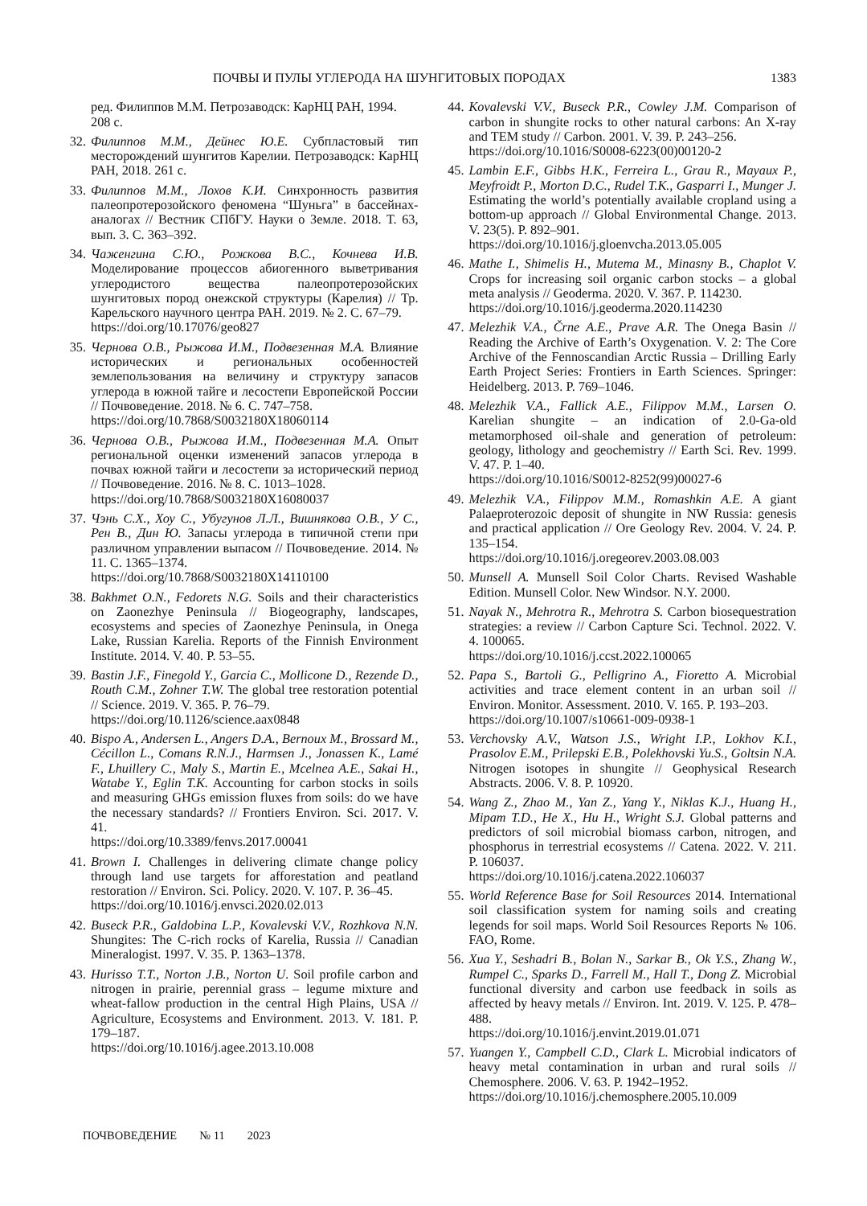ПОЧВЫ И ПУЛЫ УГЛЕРОДА НА ШУНГИТОВЫХ ПОРОДАХ 1383
ред. Филиппов М.М. Петрозаводск: КарНЦ РАН, 1994. 208 с.
32. Филиппов М.М., Дейнес Ю.Е. Субпластовый тип месторождений шунгитов Карелии. Петрозаводск: КарНЦ РАН, 2018. 261 с.
33. Филиппов М.М., Лохов К.И. Синхронность развития палеопротерозойского феномена “Шуньга” в бассейнах-аналогах // Вестник СПбГУ. Науки о Земле. 2018. Т. 63, вып. 3. С. 363–392.
34. Чаженгина С.Ю., Рожкова В.С., Кочнева И.В. Моделирование процессов абиогенного выветривания углеродистого вещества палеопротерозойских шунгитовых пород онежской структуры (Карелия) // Тр. Карельского научного центра РАН. 2019. № 2. С. 67–79.
https://doi.org/10.17076/geo827
35. Чернова О.В., Рыжова И.М., Подвезенная М.А. Влияние исторических и региональных особенностей землепользования на величину и структуру запасов углерода в южной тайге и лесостепи Европейской России // Почвоведение. 2018. № 6. С. 747–758.
https://doi.org/10.7868/S0032180X18060114
36. Чернова О.В., Рыжова И.М., Подвезенная М.А. Опыт региональной оценки изменений запасов углерода в почвах южной тайги и лесостепи за исторический период // Почвоведение. 2016. № 8. С. 1013–1028.
https://doi.org/10.7868/S0032180X16080037
37. Чэнь С.Х., Хоу С., Убугунов Л.Л., Вишнякова О.В., У С., Рен В., Дин Ю. Запасы углерода в типичной степи при различном управлении выпасом // Почвоведение. 2014. № 11. С. 1365–1374.
https://doi.org/10.7868/S0032180X14110100
38. Bakhmet O.N., Fedorets N.G. Soils and their characteristics on Zaonezhye Peninsula // Biogeography, landscapes, ecosystems and species of Zaonezhye Peninsula, in Onega Lake, Russian Karelia. Reports of the Finnish Environment Institute. 2014. V. 40. P. 53–55.
39. Bastin J.F., Finegold Y., Garcia C., Mollicone D., Rezende D., Routh C.M., Zohner T.W. The global tree restoration potential // Science. 2019. V. 365. P. 76–79.
https://doi.org/10.1126/science.aax0848
40. Bispo A., Andersen L., Angers D.A., Bernoux M., Brossard M., Cécillon L., Comans R.N.J., Harmsen J., Jonassen K., Lamé F., Lhuillery C., Maly S., Martin E., Mcelnea A.E., Sakai H., Watabe Y., Eglin T.K. Accounting for carbon stocks in soils and measuring GHGs emission fluxes from soils: do we have the necessary standards? // Frontiers Environ. Sci. 2017. V. 41.
https://doi.org/10.3389/fenvs.2017.00041
41. Brown I. Challenges in delivering climate change policy through land use targets for afforestation and peatland restoration // Environ. Sci. Policy. 2020. V. 107. P. 36–45.
https://doi.org/10.1016/j.envsci.2020.02.013
42. Buseck P.R., Galdobina L.P., Kovalevski V.V., Rozhkova N.N. Shungites: The C-rich rocks of Karelia, Russia // Canadian Mineralogist. 1997. V. 35. P. 1363–1378.
43. Hurisso T.T., Norton J.B., Norton U. Soil profile carbon and nitrogen in prairie, perennial grass – legume mixture and wheat-fallow production in the central High Plains, USA // Agriculture, Ecosystems and Environment. 2013. V. 181. P. 179–187.
https://doi.org/10.1016/j.agee.2013.10.008
44. Kovalevski V.V., Buseck P.R., Cowley J.M. Comparison of carbon in shungite rocks to other natural carbons: An X-ray and TEM study // Carbon. 2001. V. 39. P. 243–256.
https://doi.org/10.1016/S0008-6223(00)00120-2
45. Lambin E.F., Gibbs H.K., Ferreira L., Grau R., Mayaux P., Meyfroidt P., Morton D.C., Rudel T.K., Gasparri I., Munger J. Estimating the world’s potentially available cropland using a bottom-up approach // Global Environmental Change. 2013. V. 23(5). P. 892–901.
https://doi.org/10.1016/j.gloenvcha.2013.05.005
46. Mathe I., Shimelis H., Mutema M., Minasny B., Chaplot V. Crops for increasing soil organic carbon stocks – a global meta analysis // Geoderma. 2020. V. 367. P. 114230.
https://doi.org/10.1016/j.geoderma.2020.114230
47. Melezhik V.A., Črne A.E., Prave A.R. The Onega Basin // Reading the Archive of Earth’s Oxygenation. V. 2: The Core Archive of the Fennoscandian Arctic Russia – Drilling Early Earth Project Series: Frontiers in Earth Sciences. Springer: Heidelberg. 2013. P. 769–1046.
48. Melezhik V.A., Fallick A.E., Filippov M.M., Larsen O. Karelian shungite – an indication of 2.0-Ga-old metamorphosed oil-shale and generation of petroleum: geology, lithology and geochemistry // Earth Sci. Rev. 1999. V. 47. P. 1–40.
https://doi.org/10.1016/S0012-8252(99)00027-6
49. Melezhik V.A., Filippov M.M., Romashkin A.E. A giant Palaeproterozoic deposit of shungite in NW Russia: genesis and practical application // Ore Geology Rev. 2004. V. 24. P. 135–154.
https://doi.org/10.1016/j.oregeorev.2003.08.003
50. Munsell A. Munsell Soil Color Charts. Revised Washable Edition. Munsell Color. New Windsor. N.Y. 2000.
51. Nayak N., Mehrotra R., Mehrotra S. Carbon biosequestration strategies: a review // Carbon Capture Sci. Technol. 2022. V. 4. 100065.
https://doi.org/10.1016/j.ccst.2022.100065
52. Papa S., Bartoli G., Pelligrino A., Fioretto A. Microbial activities and trace element content in an urban soil // Environ. Monitor. Assessment. 2010. V. 165. P. 193–203.
https://doi.org/10.1007/s10661-009-0938-1
53. Verchovsky A.V., Watson J.S., Wright I.P., Lokhov K.I., Prasolov E.M., Prilepski E.B., Polekhovski Yu.S., Goltsin N.A. Nitrogen isotopes in shungite // Geophysical Research Abstracts. 2006. V. 8. P. 10920.
54. Wang Z., Zhao M., Yan Z., Yang Y., Niklas K.J., Huang H., Mipam T.D., He X., Hu H., Wright S.J. Global patterns and predictors of soil microbial biomass carbon, nitrogen, and phosphorus in terrestrial ecosystems // Catena. 2022. V. 211. P. 106037.
https://doi.org/10.1016/j.catena.2022.106037
55. World Reference Base for Soil Resources 2014. International soil classification system for naming soils and creating legends for soil maps. World Soil Resources Reports № 106. FAO, Rome.
56. Xua Y., Seshadri B., Bolan N., Sarkar B., Ok Y.S., Zhang W., Rumpel C., Sparks D., Farrell M., Hall T., Dong Z. Microbial functional diversity and carbon use feedback in soils as affected by heavy metals // Environ. Int. 2019. V. 125. P. 478–488.
https://doi.org/10.1016/j.envint.2019.01.071
57. Yuangen Y., Campbell C.D., Clark L. Microbial indicators of heavy metal contamination in urban and rural soils // Chemosphere. 2006. V. 63. P. 1942–1952.
https://doi.org/10.1016/j.chemosphere.2005.10.009
ПОЧВОВЕДЕНИЕ № 11 2023